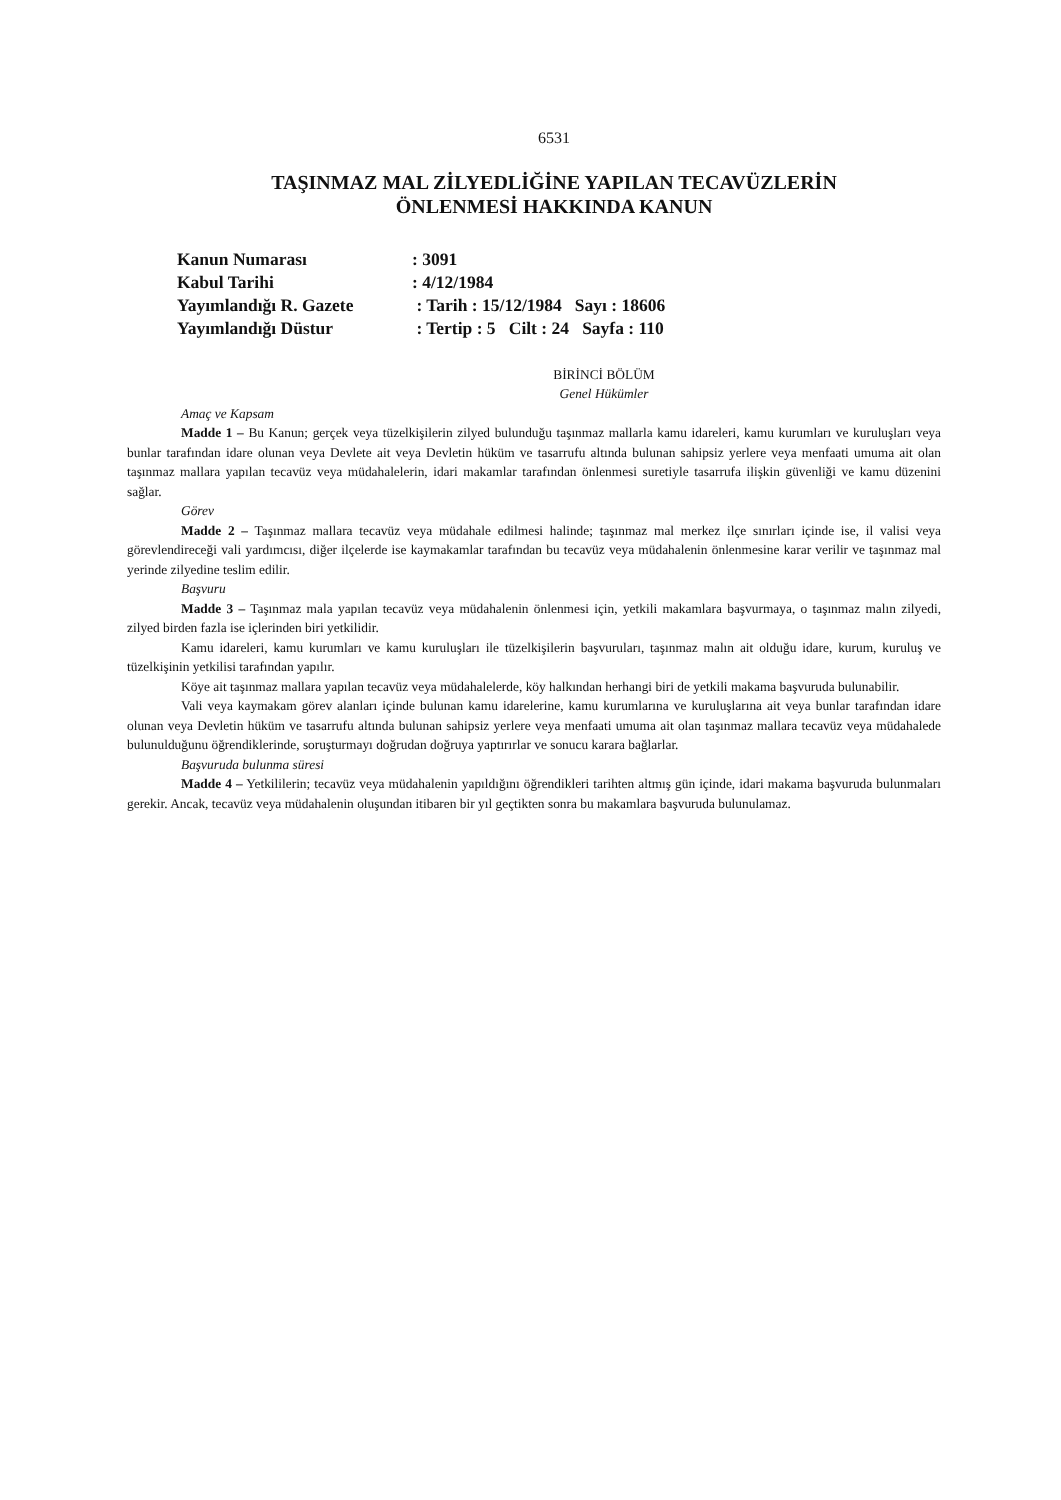6531
TAŞINMAZ MAL ZİLYEDLİĞİNE YAPILAN TECAVÜZLERİN
ÖNLENMESİ HAKKINDA KANUN
Kanun Numarası : 3091
Kabul Tarihi : 4/12/1984
Yayımlandığı R. Gazete : Tarih : 15/12/1984 Sayı : 18606
Yayımlandığı Düstur : Tertip : 5 Cilt : 24 Sayfa : 110
BİRİNCİ BÖLÜM
Genel Hükümler
Amaç ve Kapsam
Madde 1 – Bu Kanun; gerçek veya tüzelkişilerin zilyed bulunduğu taşınmaz mallarla kamu idareleri, kamu kurumları ve kuruluşları veya bunlar tarafından idare olunan veya Devlete ait veya Devletin hüküm ve tasarrufu altında bulunan sahipsiz yerlere veya menfaati umuma ait olan taşınmaz mallara yapılan tecavüz veya müdahalelerin, idari makamlar tarafından önlenmesi suretiyle tasarrufa ilişkin güvenliği ve kamu düzenini sağlar.
Görev
Madde 2 – Taşınmaz mallara tecavüz veya müdahale edilmesi halinde; taşınmaz mal merkez ilçe sınırları içinde ise, il valisi veya görevlendireceği vali yardımcısı, diğer ilçelerde ise kaymakamlar tarafından bu tecavüz veya müdahalenin önlenmesine karar verilir ve taşınmaz mal yerinde zilyedine teslim edilir.
Başvuru
Madde 3 – Taşınmaz mala yapılan tecavüz veya müdahalenin önlenmesi için, yetkili makamlara başvurmaya, o taşınmaz malın zilyedi, zilyed birden fazla ise içlerinden biri yetkilidir.
Kamu idareleri, kamu kurumları ve kamu kuruluşları ile tüzelkişilerin başvuruları, taşınmaz malın ait olduğu idare, kurum, kuruluş ve tüzelkişinin yetkilisi tarafından yapılır.
Köye ait taşınmaz mallara yapılan tecavüz veya müdahalelerde, köy halkından herhangi biri de yetkili makama başvuruda bulunabilir.
Vali veya kaymakam görev alanları içinde bulunan kamu idarelerine, kamu kurumlarına ve kuruluşlarına ait veya bunlar tarafından idare olunan veya Devletin hüküm ve tasarrufu altında bulunan sahipsiz yerlere veya menfaati umuma ait olan taşınmaz mallara tecavüz veya müdahalede bulunulduğunu öğrendiklerinde, soruşturmayı doğrudan doğruya yaptırırlar ve sonucu karara bağlarlar.
Başvuruda bulunma süresi
Madde 4 – Yetkililerin; tecavüz veya müdahalenin yapıldığını öğrendikleri tarihten altmış gün içinde, idari makama başvuruda bulunmaları gerekir. Ancak, tecavüz veya müdahalenin oluşundan itibaren bir yıl geçtikten sonra bu makamlara başvuruda bulunulamaz.